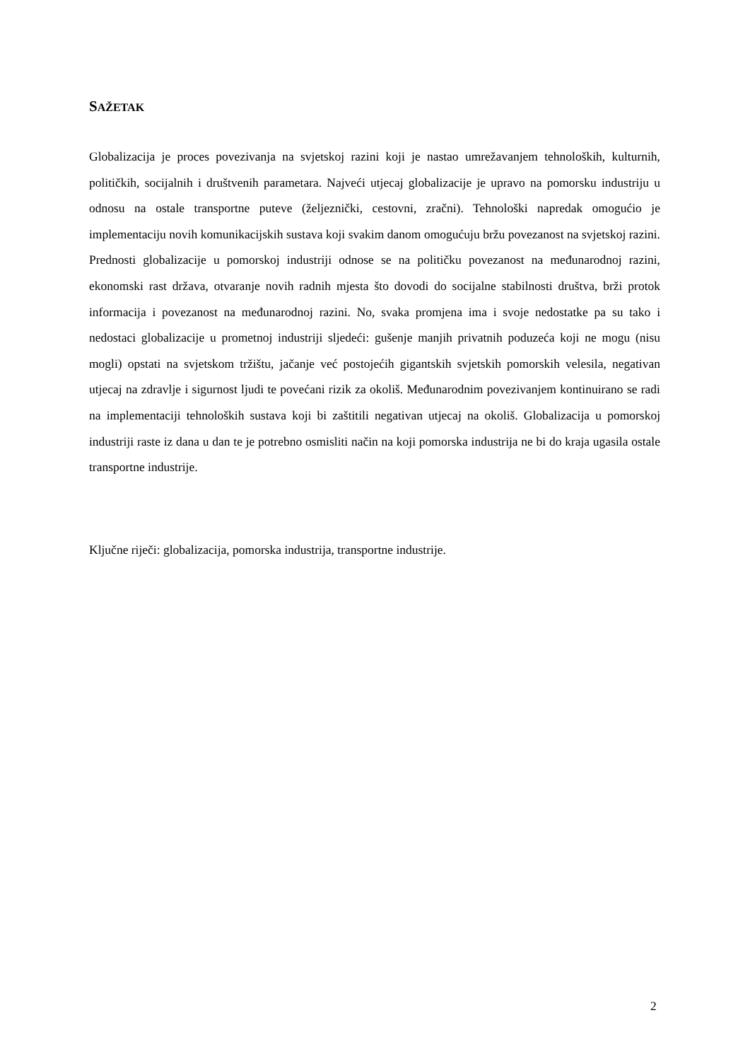SAŽETAK
Globalizacija je proces povezivanja na svjetskoj razini koji je nastao umrežavanjem tehnoloških, kulturnih, političkih, socijalnih i društvenih parametara. Najveći utjecaj globalizacije je upravo na pomorsku industriju u odnosu na ostale transportne puteve (željeznički, cestovni, zračni). Tehnološki napredak omogućio je implementaciju novih komunikacijskih sustava koji svakim danom omogućuju bržu povezanost na svjetskoj razini. Prednosti globalizacije u pomorskoj industriji odnose se na političku povezanost na međunarodnoj razini, ekonomski rast država, otvaranje novih radnih mjesta što dovodi do socijalne stabilnosti društva, brži protok informacija i povezanost na međunarodnoj razini. No, svaka promjena ima i svoje nedostatke pa su tako i nedostaci globalizacije u prometnoj industriji sljedeći: gušenje manjih privatnih poduzeća koji ne mogu (nisu mogli) opstati na svjetskom tržištu, jačanje već postojećih gigantskih svjetskih pomorskih velesila, negativan utjecaj na zdravlje i sigurnost ljudi te povećani rizik za okoliš. Međunarodnim povezivanjem kontinuirano se radi na implementaciji tehnoloških sustava koji bi zaštitili negativan utjecaj na okoliš. Globalizacija u pomorskoj industriji raste iz dana u dan te je potrebno osmisliti način na koji pomorska industrija ne bi do kraja ugasila ostale transportne industrije.
Ključne riječi: globalizacija, pomorska industrija, transportne industrije.
2